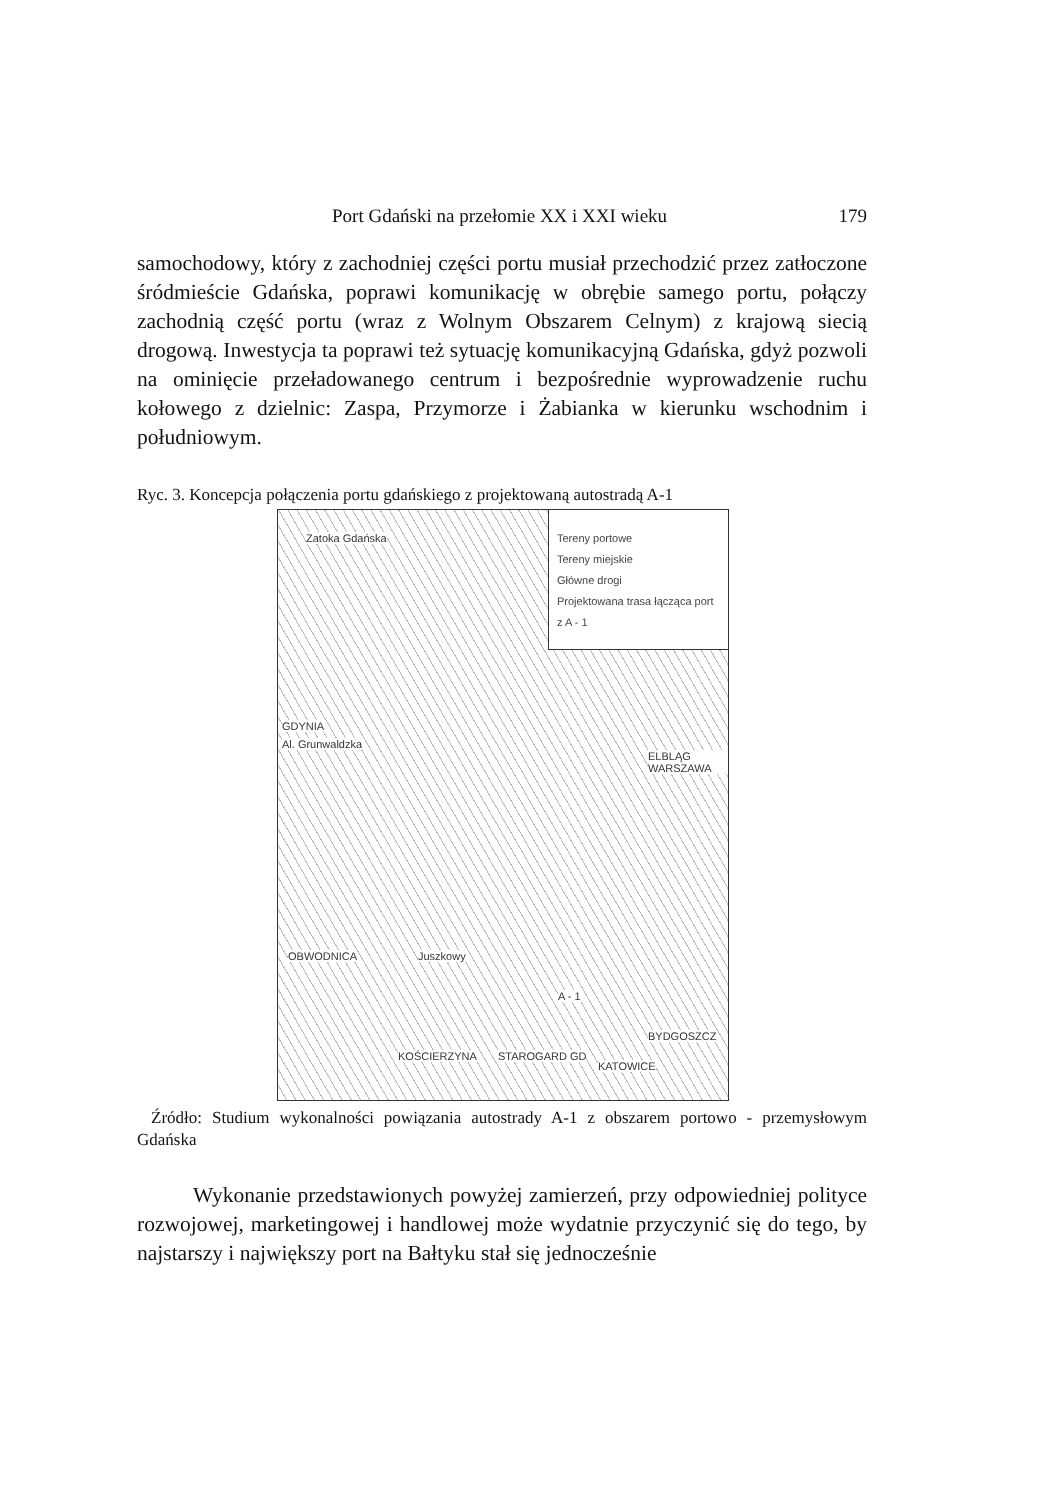Port Gdański na przełomie XX i XXI wieku 179
samochodowy, który z zachodniej części portu musiał przechodzić przez zatłoczone śródmieście Gdańska, poprawi komunikację w obrębie samego portu, połączy zachodnią część portu (wraz z Wolnym Obszarem Celnym) z krajową siecią drogową. Inwestycja ta poprawi też sytuację komunikacyjną Gdańska, gdyż pozwoli na ominięcie przeładowanego centrum i bezpośrednie wyprowadzenie ruchu kołowego z dzielnic: Zaspa, Przymorze i Żabianka w kierunku wschodnim i południowym.
Ryc. 3. Koncepcja połączenia portu gdańskiego z projektowaną autostradą A-1
Zatoka Gdańska
Tereny portowe
Tereny miejskie
Główne drogi
Projektowana trasa łącząca port z A - 1
GDYNIA
Al. Grunwaldzka
ELBLĄG WARSZAWA
Juszkowy
OBWODNICA
A - 1
BYDGOSZCZ
KOŚCIERZYNA STAROGARD GD
KATOWICE
Źródło: Studium wykonalności powiązania autostrady A-1 z obszarem portowo - przemysłowym Gdańska
Wykonanie przedstawionych powyżej zamierzeń, przy odpowiedniej polityce rozwojowej, marketingowej i handlowej może wydatnie przyczynić się do tego, by najstarszy i największy port na Bałtyku stał się jednocześnie